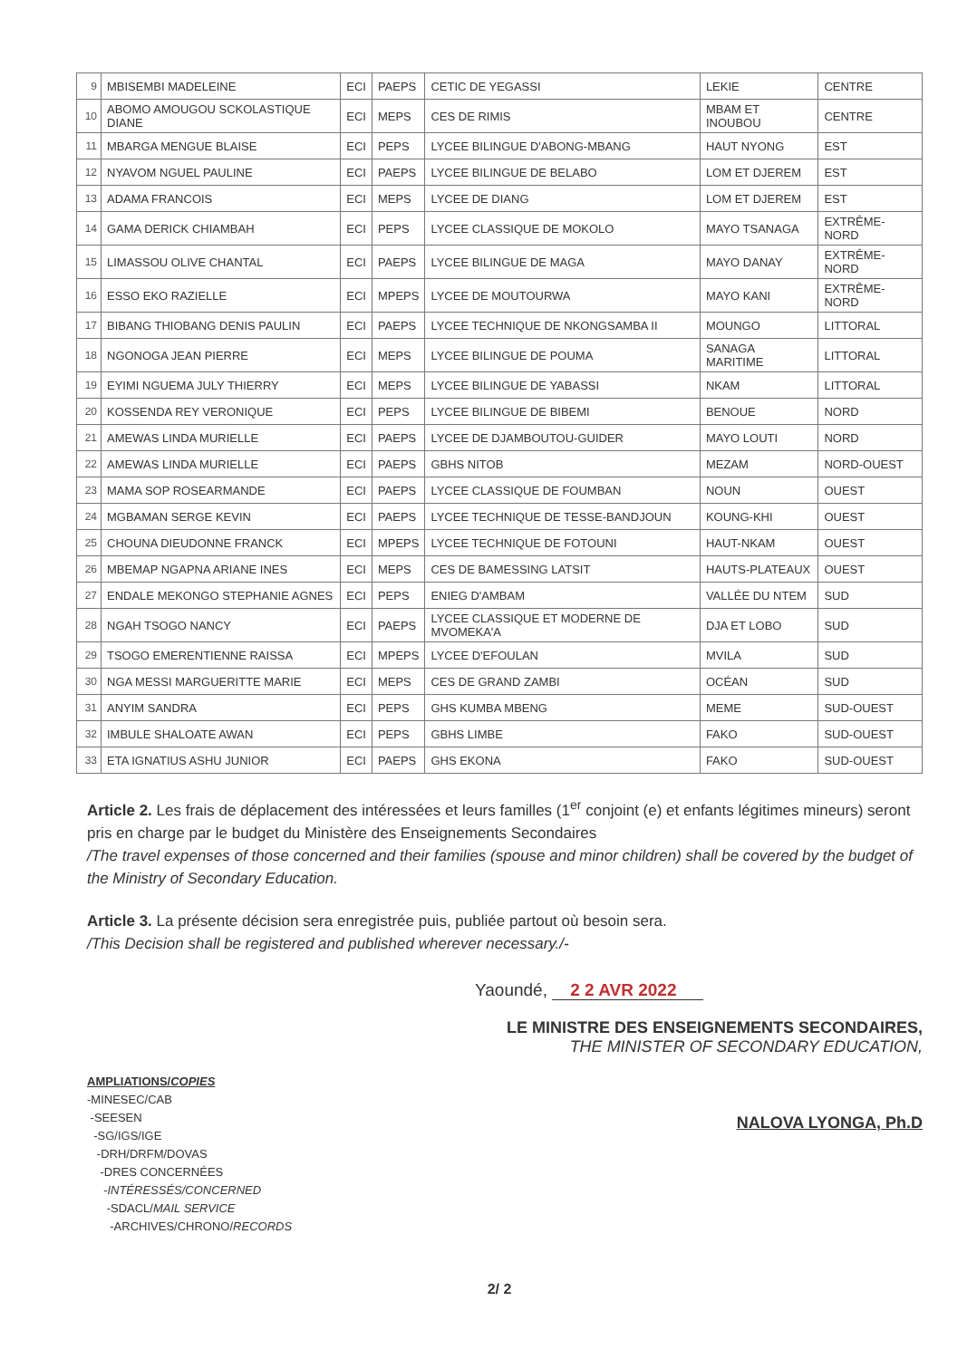| 9 | MBISEMBI MADELEINE | ECI | PAEPS | CETIC DE YEGASSI | LEKIE | CENTRE |
| 10 | ABOMO AMOUGOU SCKOLASTIQUE DIANE | ECI | MEPS | CES DE RIMIS | MBAM ET INOUBOU | CENTRE |
| 11 | MBARGA MENGUE BLAISE | ECI | PEPS | LYCEE BILINGUE D'ABONG-MBANG | HAUT NYONG | EST |
| 12 | NYAVOM NGUEL PAULINE | ECI | PAEPS | LYCEE BILINGUE DE BELABO | LOM ET DJEREM | EST |
| 13 | ADAMA FRANCOIS | ECI | MEPS | LYCEE DE DIANG | LOM ET DJEREM | EST |
| 14 | GAMA DERICK CHIAMBAH | ECI | PEPS | LYCEE CLASSIQUE DE MOKOLO | MAYO TSANAGA | EXTRÊME-NORD |
| 15 | LIMASSOU OLIVE CHANTAL | ECI | PAEPS | LYCEE BILINGUE DE MAGA | MAYO DANAY | EXTRÊME-NORD |
| 16 | ESSO EKO RAZIELLE | ECI | MPEPS | LYCEE DE MOUTOURWA | MAYO KANI | EXTRÊME-NORD |
| 17 | BIBANG THIOBANG DENIS PAULIN | ECI | PAEPS | LYCEE TECHNIQUE DE NKONGSAMBA II | MOUNGO | LITTORAL |
| 18 | NGONOGA JEAN PIERRE | ECI | MEPS | LYCEE BILINGUE DE POUMA | SANAGA MARITIME | LITTORAL |
| 19 | EYIMI NGUEMA JULY THIERRY | ECI | MEPS | LYCEE BILINGUE DE YABASSI | NKAM | LITTORAL |
| 20 | KOSSENDA REY VERONIQUE | ECI | PEPS | LYCEE BILINGUE DE BIBEMI | BENOUE | NORD |
| 21 | AMEWAS LINDA MURIELLE | ECI | PAEPS | LYCEE DE DJAMBOUTOU-GUIDER | MAYO LOUTI | NORD |
| 22 | AMEWAS LINDA MURIELLE | ECI | PAEPS | GBHS NITOB | MEZAM | NORD-OUEST |
| 23 | MAMA SOP ROSEARMANDE | ECI | PAEPS | LYCEE CLASSIQUE DE FOUMBAN | NOUN | OUEST |
| 24 | MGBAMAN SERGE KEVIN | ECI | PAEPS | LYCEE TECHNIQUE DE TESSE-BANDJOUN | KOUNG-KHI | OUEST |
| 25 | CHOUNA DIEUDONNE FRANCK | ECI | MPEPS | LYCEE TECHNIQUE DE FOTOUNI | HAUT-NKAM | OUEST |
| 26 | MBEMAP NGAPNA ARIANE INES | ECI | MEPS | CES DE BAMESSING LATSIT | HAUTS-PLATEAUX | OUEST |
| 27 | ENDALE MEKONGO STEPHANIE AGNES | ECI | PEPS | ENIEG D'AMBAM | VALLÉE DU NTEM | SUD |
| 28 | NGAH TSOGO NANCY | ECI | PAEPS | LYCEE CLASSIQUE ET MODERNE DE MVOMEKA'A | DJA ET LOBO | SUD |
| 29 | TSOGO EMERENTIENNE RAISSA | ECI | MPEPS | LYCEE D'EFOULAN | MVILA | SUD |
| 30 | NGA MESSI MARGUERITTE MARIE | ECI | MEPS | CES DE GRAND ZAMBI | OCÉAN | SUD |
| 31 | ANYIM SANDRA | ECI | PEPS | GHS KUMBA MBENG | MEME | SUD-OUEST |
| 32 | IMBULE SHALOATE AWAN | ECI | PEPS | GBHS LIMBE | FAKO | SUD-OUEST |
| 33 | ETA IGNATIUS ASHU JUNIOR | ECI | PAEPS | GHS EKONA | FAKO | SUD-OUEST |
Article 2. Les frais de déplacement des intéressées et leurs familles (1<sup>er</sup> conjoint (e) et enfants légitimes mineurs) seront pris en charge par le budget du Ministère des Enseignements Secondaires
/The travel expenses of those concerned and their families (spouse and minor children) shall be covered by the budget of the Ministry of Secondary Education.
Article 3. La présente décision sera enregistrée puis, publiée partout où besoin sera.
/This Decision shall be registered and published wherever necessary./-
Yaoundé, 2 2 AVR 2022
AMPLIATIONS/COPIES
-MINESEC/CAB
-SEESEN
-SG/IGS/IGE
-DRH/DRFM/DOVAS
-DRES CONCERNÉES
-INTÉRESSÉS/CONCERNED
-SDACL/MAIL SERVICE
-ARCHIVES/CHRONO/RECORDS
LE MINISTRE DES ENSEIGNEMENTS SECONDAIRES,
THE MINISTER OF SECONDARY EDUCATION,
NALOVA LYONGA, Ph.D
2/ 2